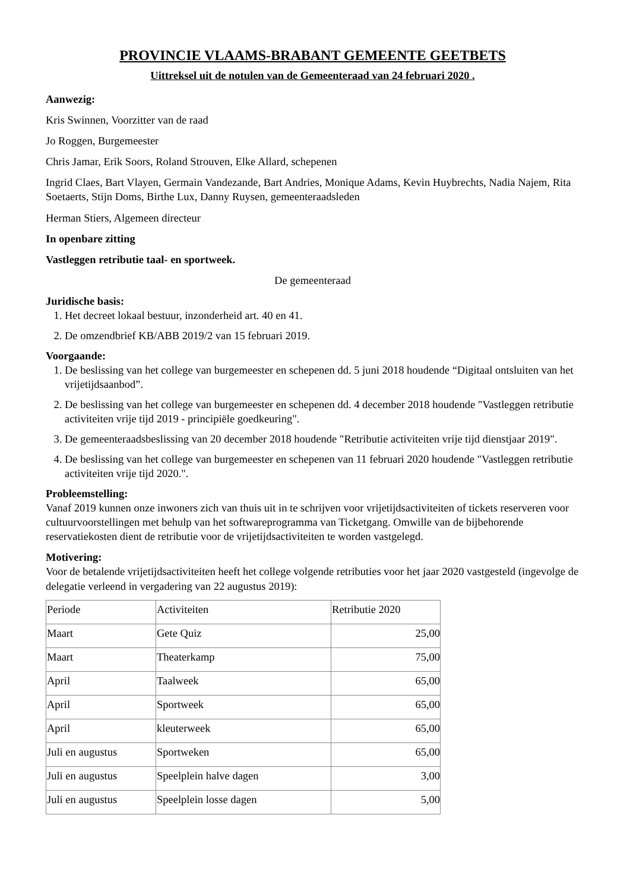PROVINCIE VLAAMS-BRABANT GEMEENTE GEETBETS
Uittreksel uit de notulen van de Gemeenteraad van 24 februari 2020 .
Aanwezig:
Kris Swinnen, Voorzitter van de raad
Jo Roggen, Burgemeester
Chris Jamar, Erik Soors, Roland Strouven, Elke Allard, schepenen
Ingrid Claes, Bart Vlayen, Germain Vandezande, Bart Andries, Monique Adams, Kevin Huybrechts, Nadia Najem, Rita Soetaerts, Stijn Doms, Birthe Lux, Danny Ruysen, gemeenteraadsleden
Herman Stiers, Algemeen directeur
In openbare zitting
Vastleggen retributie taal- en sportweek.
De gemeenteraad
Juridische basis:
1. Het decreet lokaal bestuur, inzonderheid art. 40 en 41.
2. De omzendbrief KB/ABB 2019/2 van 15 februari 2019.
Voorgaande:
1. De beslissing van het college van burgemeester en schepenen dd. 5 juni 2018 houdende “Digitaal ontsluiten van het vrijetijdsaanbod”.
2. De beslissing van het college van burgemeester en schepenen dd. 4 december 2018 houdende "Vastleggen retributie activiteiten vrije tijd 2019 - principiële goedkeuring".
3. De gemeenteraadsbeslissing van 20 december 2018 houdende "Retributie activiteiten vrije tijd dienstjaar 2019".
4. De beslissing van het college van burgemeester en schepenen van 11 februari 2020 houdende "Vastleggen retributie activiteiten vrije tijd 2020.".
Probleemstelling:
Vanaf 2019 kunnen onze inwoners zich van thuis uit in te schrijven voor vrijetijdsactiviteiten of tickets reserveren voor cultuurvoorstellingen met behulp van het softwareprogramma van Ticketgang. Omwille van de bijbehorende reservatiekosten dient de retributie voor de vrijetijdsactiviteiten te worden vastgelegd.
Motivering:
Voor de betalende vrijetijdsactiviteiten heeft het college volgende retributies voor het jaar 2020 vastgesteld (ingevolge de delegatie verleend in vergadering van 22 augustus 2019):
| Periode | Activiteiten | Retributie 2020 |
| Maart | Gete Quiz | 25,00 |
| Maart | Theaterkamp | 75,00 |
| April | Taalweek | 65,00 |
| April | Sportweek | 65,00 |
| April | kleuterweek | 65,00 |
| Juli en augustus | Sportweken | 65,00 |
| Juli en augustus | Speelplein halve dagen | 3,00 |
| Juli en augustus | Speelplein losse dagen | 5,00 |